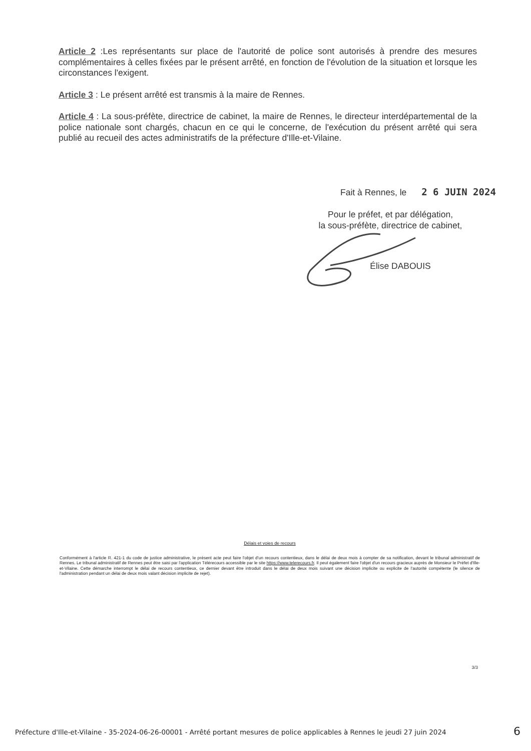Article 2 :Les représentants sur place de l'autorité de police sont autorisés à prendre des mesures complémentaires à celles fixées par le présent arrêté, en fonction de l'évolution de la situation et lorsque les circonstances l'exigent.
Article 3 : Le présent arrêté est transmis à la maire de Rennes.
Article 4 : La sous-préfète, directrice de cabinet, la maire de Rennes, le directeur interdépartemental de la police nationale sont chargés, chacun en ce qui le concerne, de l'exécution du présent arrêté qui sera publié au recueil des actes administratifs de la préfecture d'Ille-et-Vilaine.
Fait à Rennes, le 2 6 JUIN 2024
Pour le préfet, et par délégation,
la sous-préfète, directrice de cabinet,
Élise DABOUIS
Délais et voies de recours
Conformément à l'article R. 421-1 du code de justice administrative, le présent acte peut faire l'objet d'un recours contentieux, dans le délai de deux mois à compter de sa notification, devant le tribunal administratif de Rennes. Le tribunal administratif de Rennes peut être saisi par l'application Télérecours accessible par le site https://www.telerecours.fr. Il peut également faire l'objet d'un recours gracieux auprès de Monsieur le Préfet d'Ille-et-Vilaine. Cette démarche interrompt le délai de recours contentieux, ce dernier devant être introduit dans le délai de deux mois suivant une décision implicite ou explicite de l'autorité compétente (le silence de l'administration pendant un délai de deux mois valant décision implicite de rejet).
3/3
Préfecture d'Ille-et-Vilaine - 35-2024-06-26-00001 - Arrêté portant mesures de police applicables à Rennes le jeudi 27 juin 2024 6